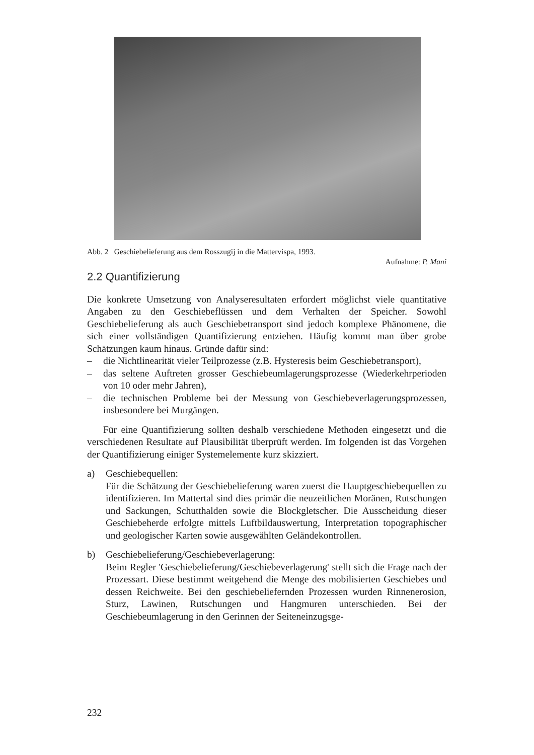Abb. 2 Geschiebelieferung aus dem Rosszugij in die Mattervispa, 1993.
Aufnahme: P. Mani
2.2 Quantifizierung
Die konkrete Umsetzung von Analyseresultaten erfordert möglichst viele quantitative Angaben zu den Geschiebeflüssen und dem Verhalten der Speicher. Sowohl Geschiebelieferung als auch Geschiebetransport sind jedoch komplexe Phänomene, die sich einer vollständigen Quantifizierung entziehen. Häufig kommt man über grobe Schätzungen kaum hinaus. Gründe dafür sind:
– die Nichtlinearität vieler Teilprozesse (z.B. Hysteresis beim Geschiebetransport),
– das seltene Auftreten grosser Geschiebeumlagerungsprozesse (Wiederkehrperioden von 10 oder mehr Jahren),
– die technischen Probleme bei der Messung von Geschiebeverlagerungsprozessen, insbesondere bei Murgängen.
Für eine Quantifizierung sollten deshalb verschiedene Methoden eingesetzt und die verschiedenen Resultate auf Plausibilität überprüft werden. Im folgenden ist das Vorgehen der Quantifizierung einiger Systemelemente kurz skizziert.
a) Geschiebequellen:
Für die Schätzung der Geschiebelieferung waren zuerst die Hauptgeschiebequellen zu identifizieren. Im Mattertal sind dies primär die neuzeitlichen Moränen, Rutschungen und Sackungen, Schutthalden sowie die Blockgletscher. Die Ausscheidung dieser Geschiebeherde erfolgte mittels Luftbildauswertung, Interpretation topographischer und geologischer Karten sowie ausgewählten Geländekontrollen.
b) Geschiebelieferung/Geschiebeverlagerung:
Beim Regler 'Geschiebelieferung/Geschiebeverlagerung' stellt sich die Frage nach der Prozessart. Diese bestimmt weitgehend die Menge des mobilisierten Geschiebes und dessen Reichweite. Bei den geschiebeliefernden Prozessen wurden Rinnenerosion, Sturz, Lawinen, Rutschungen und Hangmuren unterschieden. Bei der Geschiebeumlagerung in den Gerinnen der Seiteneinzugsge-
232